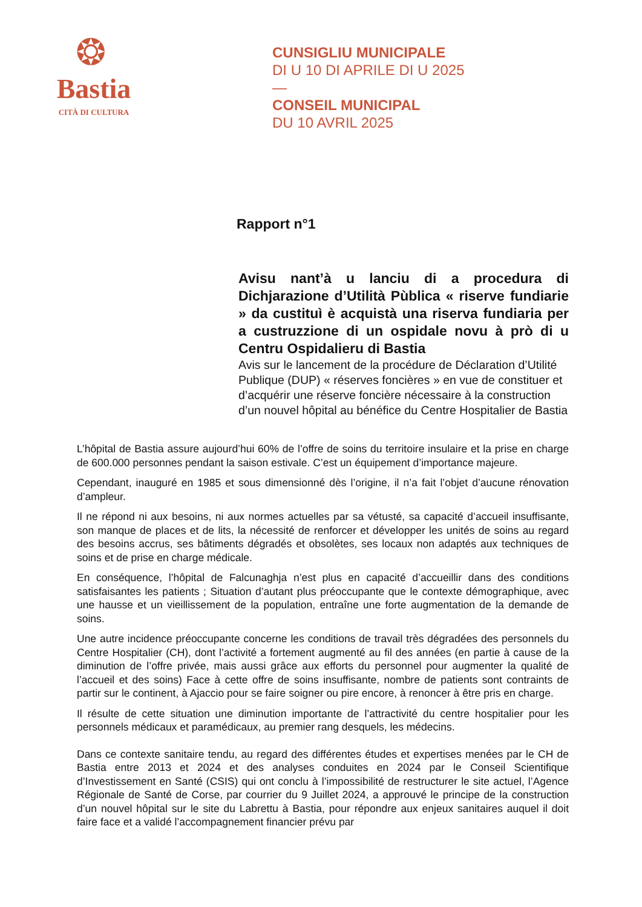❂
Bastia
CITÀ DI CULTURA
CUNSIGLIU MUNICIPALE
DI U 10 DI APRILE DI U 2025
—
CONSEIL MUNICIPAL
DU 10 AVRIL 2025
Rapport n°1
Avisu nant’à u lanciu di a procedura di Dichjarazione d’Utilità Pùblica « riserve fundiarie » da custituì è acquistà una riserva fundiaria per a custruzzione di un ospidale novu à prò di u Centru Ospidalieru di Bastia
Avis sur le lancement de la procédure de Déclaration d’Utilité Publique (DUP) « réserves foncières » en vue de constituer et d’acquérir une réserve foncière nécessaire à la construction d’un nouvel hôpital au bénéfice du Centre Hospitalier de Bastia
L’hôpital de Bastia assure aujourd’hui 60% de l’offre de soins du territoire insulaire et la prise en charge de 600.000 personnes pendant la saison estivale. C’est un équipement d’importance majeure.
Cependant, inauguré en 1985 et sous dimensionné dès l’origine, il n’a fait l’objet d’aucune rénovation d’ampleur.
Il ne répond ni aux besoins, ni aux normes actuelles par sa vétusté, sa capacité d’accueil insuffisante, son manque de places et de lits, la nécessité de renforcer et développer les unités de soins au regard des besoins accrus, ses bâtiments dégradés et obsolètes, ses locaux non adaptés aux techniques de soins et de prise en charge médicale.
En conséquence, l’hôpital de Falcunaghja n’est plus en capacité d’accueillir dans des conditions satisfaisantes les patients ; Situation d’autant plus préoccupante que le contexte démographique, avec une hausse et un vieillissement de la population, entraîne une forte augmentation de la demande de soins.
Une autre incidence préoccupante concerne les conditions de travail très dégradées des personnels du Centre Hospitalier (CH), dont l’activité a fortement augmenté au fil des années (en partie à cause de la diminution de l’offre privée, mais aussi grâce aux efforts du personnel pour augmenter la qualité de l’accueil et des soins) Face à cette offre de soins insuffisante, nombre de patients sont contraints de partir sur le continent, à Ajaccio pour se faire soigner ou pire encore, à renoncer à être pris en charge.
Il résulte de cette situation une diminution importante de l’attractivité du centre hospitalier pour les personnels médicaux et paramédicaux, au premier rang desquels, les médecins.
Dans ce contexte sanitaire tendu, au regard des différentes études et expertises menées par le CH de Bastia entre 2013 et 2024 et des analyses conduites en 2024 par le Conseil Scientifique d’Investissement en Santé (CSIS) qui ont conclu à l’impossibilité de restructurer le site actuel, l’Agence Régionale de Santé de Corse, par courrier du 9 Juillet 2024, a approuvé le principe de la construction d’un nouvel hôpital sur le site du Labrettu à Bastia, pour répondre aux enjeux sanitaires auquel il doit faire face et a validé l’accompagnement financier prévu par